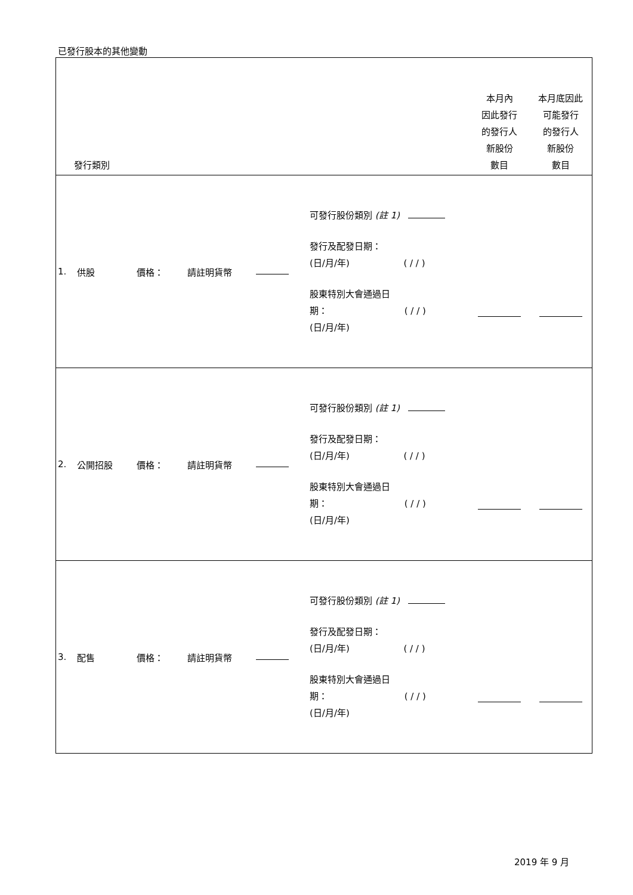已發行股本的其他變動
| 發行類別 | | | | | | 本月內 因此發行 的發行人 新股份 數目 | 本月底因此 可能發行 的發行人 新股份 數目 |
| --- | --- | --- | --- | --- | --- | --- | --- |
| 1. | 供股 | 價格： | 請註明貨幣 | | 可發行股份類別 (註 1) 發行及配發日期： (日/月/年) ( / / ) 股東特別大會通過日 期： ( / / ) (日/月/年) | | |
| 2. | 公開招股 | 價格： | 請註明貨幣 | | 可發行股份類別 (註 1) 發行及配發日期： (日/月/年) ( / / ) 股東特別大會通過日 期： ( / / ) (日/月/年) | | |
| 3. | 配售 | 價格： | 請註明貨幣 | | 可發行股份類別 (註 1) 發行及配發日期： (日/月/年) ( / / ) 股東特別大會通過日 期： ( / / ) (日/月/年) | | |
2019 年 9 月